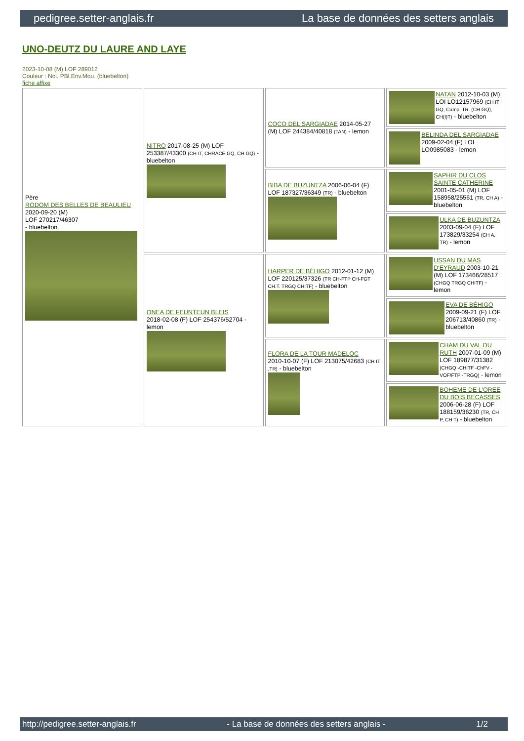pedigree.setter-anglais.fr La base de données des setters anglais
UNO-DEUTZ DU LAURE AND LAYE
2023-10-08 (M) LOF 289012
Couleur : Noi. PBl.Env.Mou. (bluebelton)
fiche affixe
| Père RODOM DES BELLES DE BEAULIEU 2020-09-20 (M) LOF 270217/46307 - bluebelton | NITRO 2017-08-25 (M) LOF 253387/43300 (CH IT, CHRACE GQ, CH GQ) - bluebelton | COCO DEL SARGIADAE 2014-05-27 (M) LOF 244384/40818 (TAN) - lemon | NATAN 2012-10-03 (M) LOI LO12157969 (CH IT GQ, Camp. TR. (CH GQ), CH(I)T) - bluebelton |
| | | | BELINDA DEL SARGIADAE 2009-02-04 (F) LOI LO0985083 - lemon |
| | | BIBA DE BUZUNTZA 2006-06-04 (F) LOF 187327/36349 (TR) - bluebelton | SAPHIR DU CLOS SAINTE CATHERINE 2001-05-01 (M) LOF 158958/25561 (TR, CH A) - bluebelton |
| | | | ULKA DE BUZUNTZA 2003-09-04 (F) LOF 173829/33254 (CH A, TR) - lemon |
| | ONEA DE FEUNTEUN BLEIS 2018-02-08 (F) LOF 254376/52704 - lemon | HARPER DE BÉHIGO 2012-01-12 (M) LOF 220125/37326 (TR CH-FTP CH-FGT CH.T. TRGQ CHITF) - bluebelton | USSAN DU MAS D'EYRAUD 2003-10-21 (M) LOF 173466/28517 (CHGQ TRGQ CHITF) - lemon |
| | | | EVA DE BÉHIGO 2009-09-21 (F) LOF 206713/40860 (TR) - bluebelton |
| | | FLORA DE LA TOUR MADELOC 2010-10-07 (F) LOF 213075/42683 (CH IT ,TR) - bluebelton | CHAM DU VAL DU RUTH 2007-01-09 (M) LOF 189877/31382 (CHGQ -CHITF -ChFV -VOF/FTP -TRGQ) - lemon |
| | | | BOHEME DE L'OREE DU BOIS BECASSES 2006-06-28 (F) LOF 188159/36230 (TR, CH P, CH T) - bluebelton |
http://pedigree.setter-anglais.fr - La base de données des setters anglais - 1/2